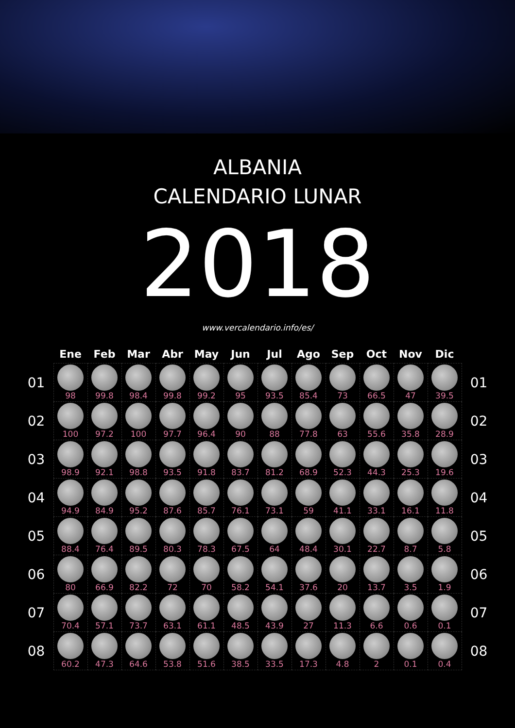ALBANIA
CALENDARIO LUNAR
2018
www.vercalendario.info/es/
| | Ene | Feb | Mar | Abr | May | Jun | Jul | Ago | Sep | Oct | Nov | Dic | |
| --- | --- | --- | --- | --- | --- | --- | --- | --- | --- | --- | --- | --- | --- |
| 01 | 98 | 99.8 | 98.4 | 99.8 | 99.2 | 95 | 93.5 | 85.4 | 73 | 66.5 | 47 | 39.5 | 01 |
| 02 | 100 | 97.2 | 100 | 97.7 | 96.4 | 90 | 88 | 77.8 | 63 | 55.6 | 35.8 | 28.9 | 02 |
| 03 | 98.9 | 92.1 | 98.8 | 93.5 | 91.8 | 83.7 | 81.2 | 68.9 | 52.3 | 44.3 | 25.3 | 19.6 | 03 |
| 04 | 94.9 | 84.9 | 95.2 | 87.6 | 85.7 | 76.1 | 73.1 | 59 | 41.1 | 33.1 | 16.1 | 11.8 | 04 |
| 05 | 88.4 | 76.4 | 89.5 | 80.3 | 78.3 | 67.5 | 64 | 48.4 | 30.1 | 22.7 | 8.7 | 5.8 | 05 |
| 06 | 80 | 66.9 | 82.2 | 72 | 70 | 58.2 | 54.1 | 37.6 | 20 | 13.7 | 3.5 | 1.9 | 06 |
| 07 | 70.4 | 57.1 | 73.7 | 63.1 | 61.1 | 48.5 | 43.9 | 27 | 11.3 | 6.6 | 0.6 | 0.1 | 07 |
| 08 | 60.2 | 47.3 | 64.6 | 53.8 | 51.6 | 38.5 | 33.5 | 17.3 | 4.8 | 2 | 0.1 | 0.4 | 08 |